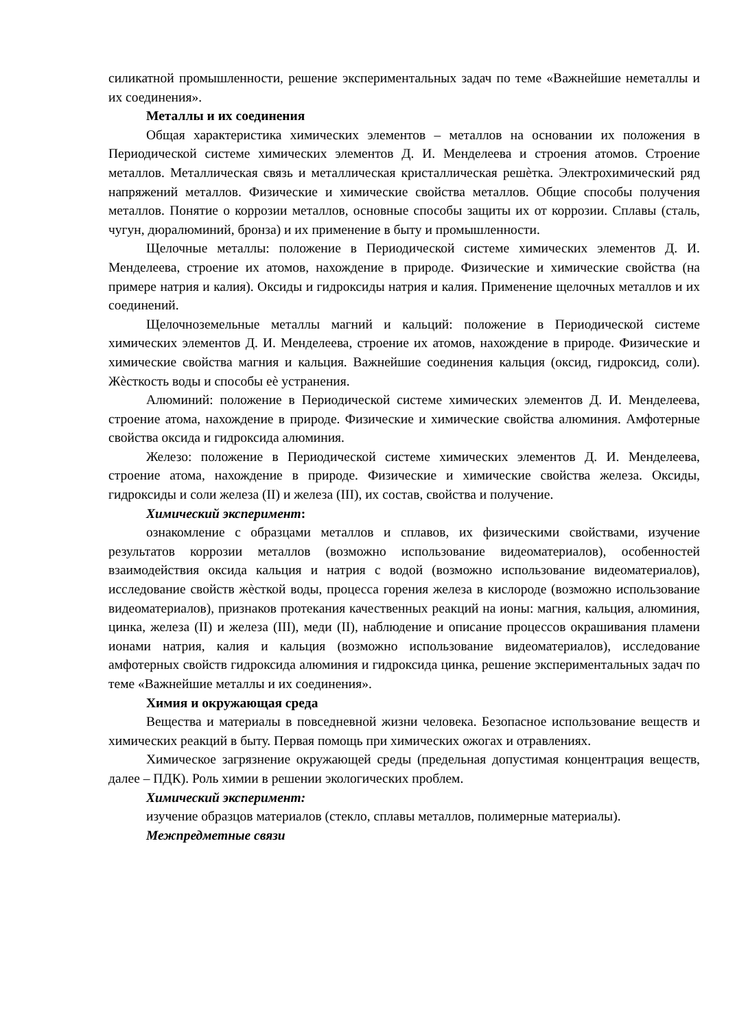силикатной промышленности, решение экспериментальных задач по теме «Важнейшие неметаллы и их соединения».
Металлы и их соединения
Общая характеристика химических элементов – металлов на основании их положения в Периодической системе химических элементов Д. И. Менделеева и строения атомов. Строение металлов. Металлическая связь и металлическая кристаллическая решѐтка. Электрохимический ряд напряжений металлов. Физические и химические свойства металлов. Общие способы получения металлов. Понятие о коррозии металлов, основные способы защиты их от коррозии. Сплавы (сталь, чугун, дюралюминий, бронза) и их применение в быту и промышленности.
Щелочные металлы: положение в Периодической системе химических элементов Д. И. Менделеева, строение их атомов, нахождение в природе. Физические и химические свойства (на примере натрия и калия). Оксиды и гидроксиды натрия и калия. Применение щелочных металлов и их соединений.
Щелочноземельные металлы магний и кальций: положение в Периодической системе химических элементов Д. И. Менделеева, строение их атомов, нахождение в природе. Физические и химические свойства магния и кальция. Важнейшие соединения кальция (оксид, гидроксид, соли). Жѐсткость воды и способы еѐ устранения.
Алюминий: положение в Периодической системе химических элементов Д. И. Менделеева, строение атома, нахождение в природе. Физические и химические свойства алюминия. Амфотерные свойства оксида и гидроксида алюминия.
Железо: положение в Периодической системе химических элементов Д. И. Менделеева, строение атома, нахождение в природе. Физические и химические свойства железа. Оксиды, гидроксиды и соли железа (II) и железа (III), их состав, свойства и получение.
Химический эксперимент:
ознакомление с образцами металлов и сплавов, их физическими свойствами, изучение результатов коррозии металлов (возможно использование видеоматериалов), особенностей взаимодействия оксида кальция и натрия с водой (возможно использование видеоматериалов), исследование свойств жѐсткой воды, процесса горения железа в кислороде (возможно использование видеоматериалов), признаков протекания качественных реакций на ионы: магния, кальция, алюминия, цинка, железа (II) и железа (III), меди (II), наблюдение и описание процессов окрашивания пламени ионами натрия, калия и кальция (возможно использование видеоматериалов), исследование амфотерных свойств гидроксида алюминия и гидроксида цинка, решение экспериментальных задач по теме «Важнейшие металлы и их соединения».
Химия и окружающая среда
Вещества и материалы в повседневной жизни человека. Безопасное использование веществ и химических реакций в быту. Первая помощь при химических ожогах и отравлениях.
Химическое загрязнение окружающей среды (предельная допустимая концентрация веществ, далее – ПДК). Роль химии в решении экологических проблем.
Химический эксперимент:
изучение образцов материалов (стекло, сплавы металлов, полимерные материалы).
Межпредметные связи